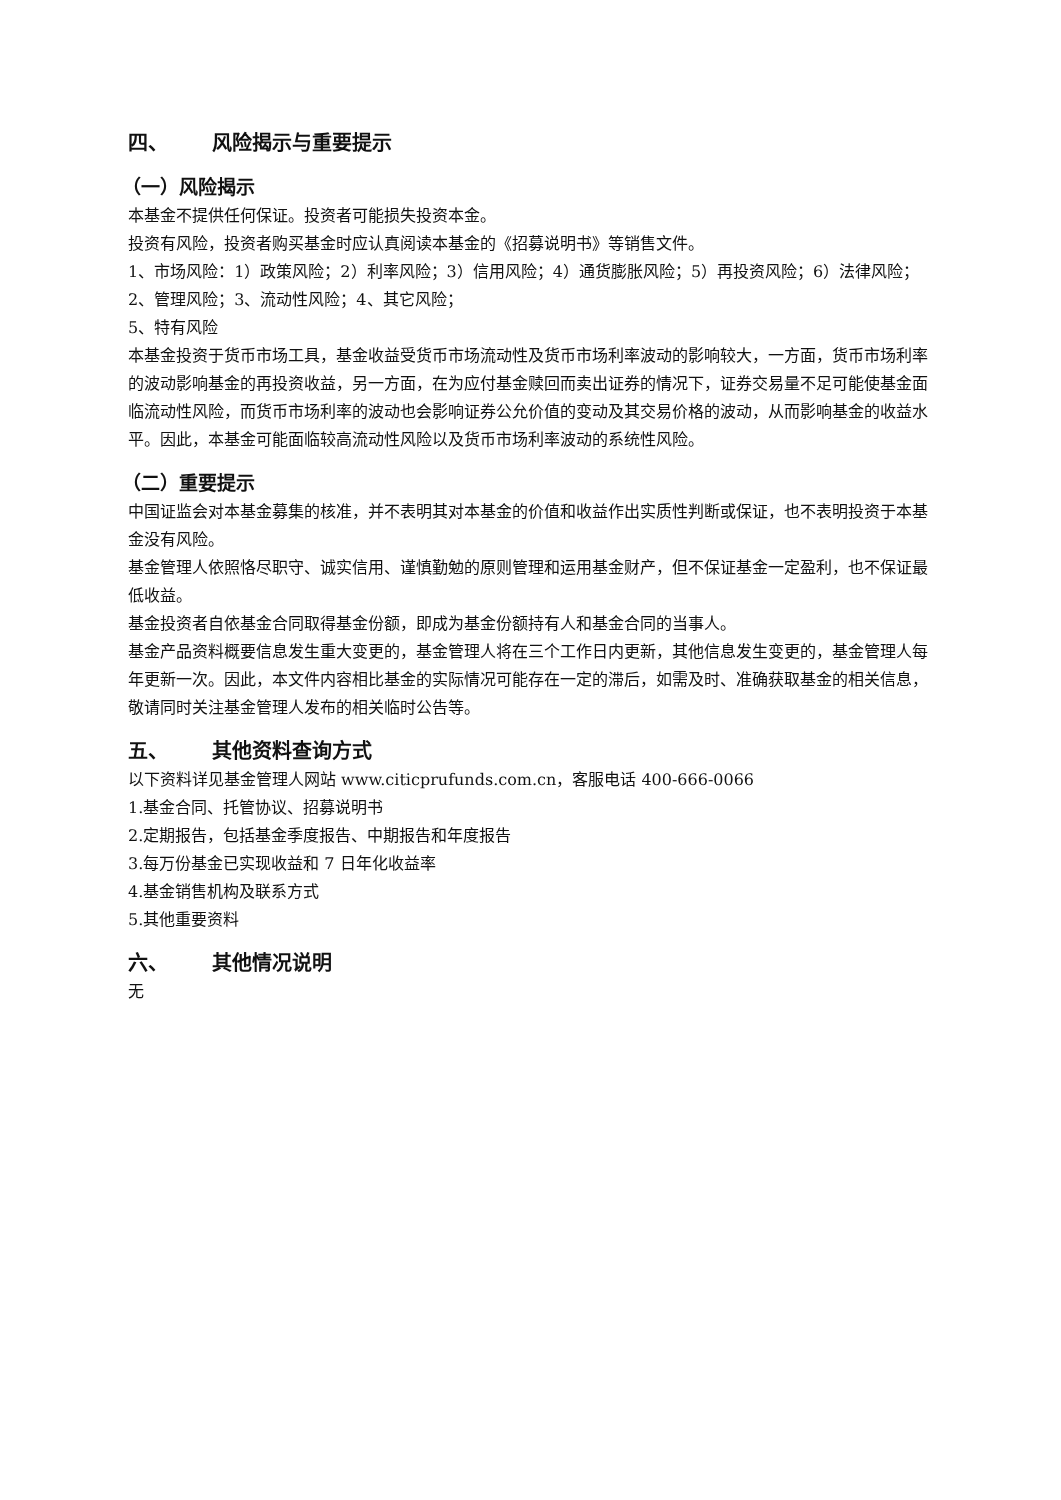四、 风险揭示与重要提示
（一）风险揭示
本基金不提供任何保证。投资者可能损失投资本金。
投资有风险，投资者购买基金时应认真阅读本基金的《招募说明书》等销售文件。
1、市场风险：1）政策风险；2）利率风险；3）信用风险；4）通货膨胀风险；5）再投资风险；6）法律风险；2、管理风险；3、流动性风险；4、其它风险；
5、特有风险
本基金投资于货币市场工具，基金收益受货币市场流动性及货币市场利率波动的影响较大，一方面，货币市场利率的波动影响基金的再投资收益，另一方面，在为应付基金赎回而卖出证券的情况下，证券交易量不足可能使基金面临流动性风险，而货币市场利率的波动也会影响证券公允价值的变动及其交易价格的波动，从而影响基金的收益水平。因此，本基金可能面临较高流动性风险以及货币市场利率波动的系统性风险。
（二）重要提示
中国证监会对本基金募集的核准，并不表明其对本基金的价值和收益作出实质性判断或保证，也不表明投资于本基金没有风险。
基金管理人依照恪尽职守、诚实信用、谨慎勤勉的原则管理和运用基金财产，但不保证基金一定盈利，也不保证最低收益。
基金投资者自依基金合同取得基金份额，即成为基金份额持有人和基金合同的当事人。
基金产品资料概要信息发生重大变更的，基金管理人将在三个工作日内更新，其他信息发生变更的，基金管理人每年更新一次。因此，本文件内容相比基金的实际情况可能存在一定的滞后，如需及时、准确获取基金的相关信息，敬请同时关注基金管理人发布的相关临时公告等。
五、 其他资料查询方式
以下资料详见基金管理人网站 www.citicprufunds.com.cn，客服电话 400-666-0066
1.基金合同、托管协议、招募说明书
2.定期报告，包括基金季度报告、中期报告和年度报告
3.每万份基金已实现收益和 7 日年化收益率
4.基金销售机构及联系方式
5.其他重要资料
六、 其他情况说明
无